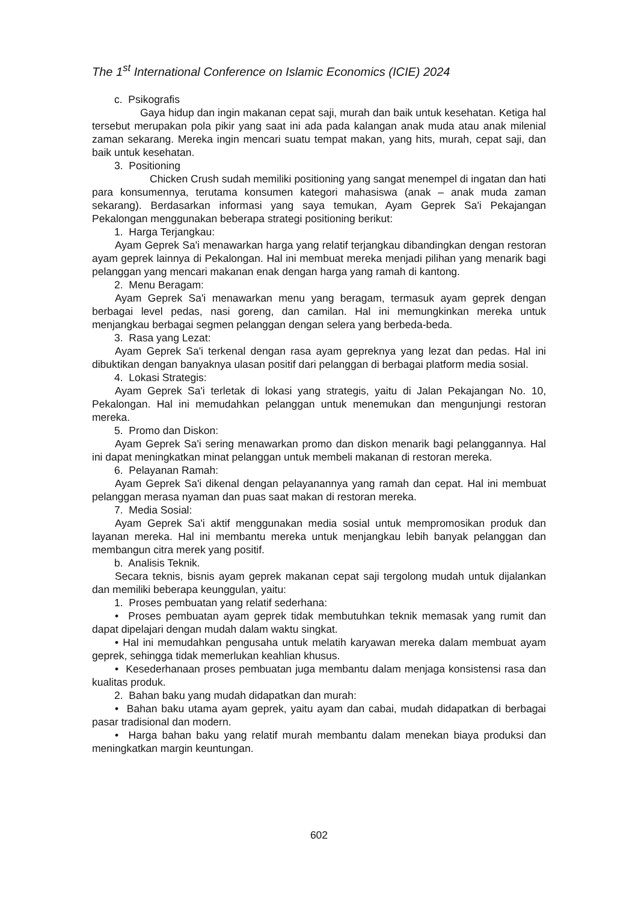The 1<sup>st</sup> International Conference on Islamic Economics (ICIE) 2024
c. Psikografis
Gaya hidup dan ingin makanan cepat saji, murah dan baik untuk kesehatan. Ketiga hal tersebut merupakan pola pikir yang saat ini ada pada kalangan anak muda atau anak milenial zaman sekarang. Mereka ingin mencari suatu tempat makan, yang hits, murah, cepat saji, dan baik untuk kesehatan.
3. Positioning
Chicken Crush sudah memiliki positioning yang sangat menempel di ingatan dan hati para konsumennya, terutama konsumen kategori mahasiswa (anak – anak muda zaman sekarang). Berdasarkan informasi yang saya temukan, Ayam Geprek Sa'i Pekajangan Pekalongan menggunakan beberapa strategi positioning berikut:
1. Harga Terjangkau:
Ayam Geprek Sa'i menawarkan harga yang relatif terjangkau dibandingkan dengan restoran ayam geprek lainnya di Pekalongan. Hal ini membuat mereka menjadi pilihan yang menarik bagi pelanggan yang mencari makanan enak dengan harga yang ramah di kantong.
2. Menu Beragam:
Ayam Geprek Sa'i menawarkan menu yang beragam, termasuk ayam geprek dengan berbagai level pedas, nasi goreng, dan camilan. Hal ini memungkinkan mereka untuk menjangkau berbagai segmen pelanggan dengan selera yang berbeda-beda.
3. Rasa yang Lezat:
Ayam Geprek Sa'i terkenal dengan rasa ayam gepreknya yang lezat dan pedas. Hal ini dibuktikan dengan banyaknya ulasan positif dari pelanggan di berbagai platform media sosial.
4. Lokasi Strategis:
Ayam Geprek Sa'i terletak di lokasi yang strategis, yaitu di Jalan Pekajangan No. 10, Pekalongan. Hal ini memudahkan pelanggan untuk menemukan dan mengunjungi restoran mereka.
5. Promo dan Diskon:
Ayam Geprek Sa'i sering menawarkan promo dan diskon menarik bagi pelanggannya. Hal ini dapat meningkatkan minat pelanggan untuk membeli makanan di restoran mereka.
6. Pelayanan Ramah:
Ayam Geprek Sa'i dikenal dengan pelayanannya yang ramah dan cepat. Hal ini membuat pelanggan merasa nyaman dan puas saat makan di restoran mereka.
7. Media Sosial:
Ayam Geprek Sa'i aktif menggunakan media sosial untuk mempromosikan produk dan layanan mereka. Hal ini membantu mereka untuk menjangkau lebih banyak pelanggan dan membangun citra merek yang positif.
b. Analisis Teknik.
Secara teknis, bisnis ayam geprek makanan cepat saji tergolong mudah untuk dijalankan dan memiliki beberapa keunggulan, yaitu:
1. Proses pembuatan yang relatif sederhana:
• Proses pembuatan ayam geprek tidak membutuhkan teknik memasak yang rumit dan dapat dipelajari dengan mudah dalam waktu singkat.
• Hal ini memudahkan pengusaha untuk melatih karyawan mereka dalam membuat ayam geprek, sehingga tidak memerlukan keahlian khusus.
• Kesederhanaan proses pembuatan juga membantu dalam menjaga konsistensi rasa dan kualitas produk.
2. Bahan baku yang mudah didapatkan dan murah:
• Bahan baku utama ayam geprek, yaitu ayam dan cabai, mudah didapatkan di berbagai pasar tradisional dan modern.
• Harga bahan baku yang relatif murah membantu dalam menekan biaya produksi dan meningkatkan margin keuntungan.
602